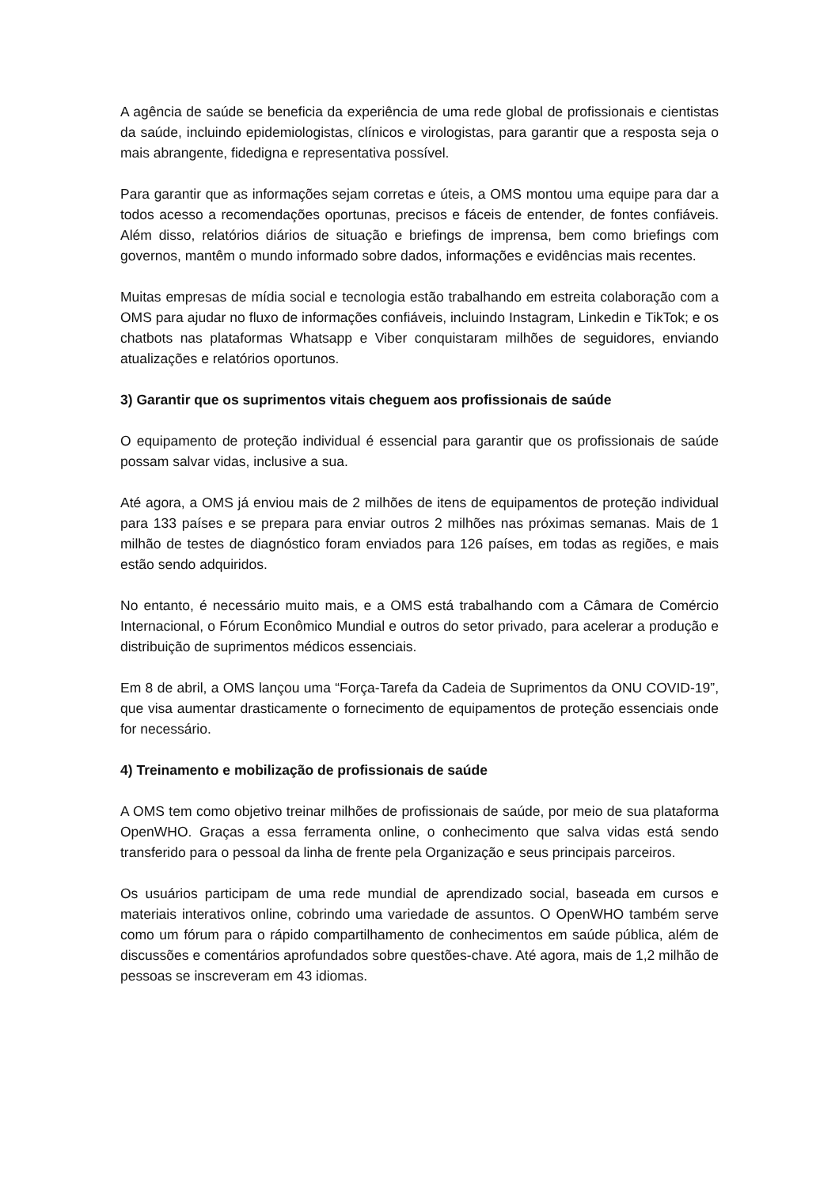A agência de saúde se beneficia da experiência de uma rede global de profissionais e cientistas da saúde, incluindo epidemiologistas, clínicos e virologistas, para garantir que a resposta seja o mais abrangente, fidedigna e representativa possível.
Para garantir que as informações sejam corretas e úteis, a OMS montou uma equipe para dar a todos acesso a recomendações oportunas, precisos e fáceis de entender, de fontes confiáveis. Além disso, relatórios diários de situação e briefings de imprensa, bem como briefings com governos, mantêm o mundo informado sobre dados, informações e evidências mais recentes.
Muitas empresas de mídia social e tecnologia estão trabalhando em estreita colaboração com a OMS para ajudar no fluxo de informações confiáveis, incluindo Instagram, Linkedin e TikTok; e os chatbots nas plataformas Whatsapp e Viber conquistaram milhões de seguidores, enviando atualizações e relatórios oportunos.
3) Garantir que os suprimentos vitais cheguem aos profissionais de saúde
O equipamento de proteção individual é essencial para garantir que os profissionais de saúde possam salvar vidas, inclusive a sua.
Até agora, a OMS já enviou mais de 2 milhões de itens de equipamentos de proteção individual para 133 países e se prepara para enviar outros 2 milhões nas próximas semanas. Mais de 1 milhão de testes de diagnóstico foram enviados para 126 países, em todas as regiões, e mais estão sendo adquiridos.
No entanto, é necessário muito mais, e a OMS está trabalhando com a Câmara de Comércio Internacional, o Fórum Econômico Mundial e outros do setor privado, para acelerar a produção e distribuição de suprimentos médicos essenciais.
Em 8 de abril, a OMS lançou uma “Força-Tarefa da Cadeia de Suprimentos da ONU COVID-19”, que visa aumentar drasticamente o fornecimento de equipamentos de proteção essenciais onde for necessário.
4) Treinamento e mobilização de profissionais de saúde
A OMS tem como objetivo treinar milhões de profissionais de saúde, por meio de sua plataforma OpenWHO. Graças a essa ferramenta online, o conhecimento que salva vidas está sendo transferido para o pessoal da linha de frente pela Organização e seus principais parceiros.
Os usuários participam de uma rede mundial de aprendizado social, baseada em cursos e materiais interativos online, cobrindo uma variedade de assuntos. O OpenWHO também serve como um fórum para o rápido compartilhamento de conhecimentos em saúde pública, além de discussões e comentários aprofundados sobre questões-chave. Até agora, mais de 1,2 milhão de pessoas se inscreveram em 43 idiomas.